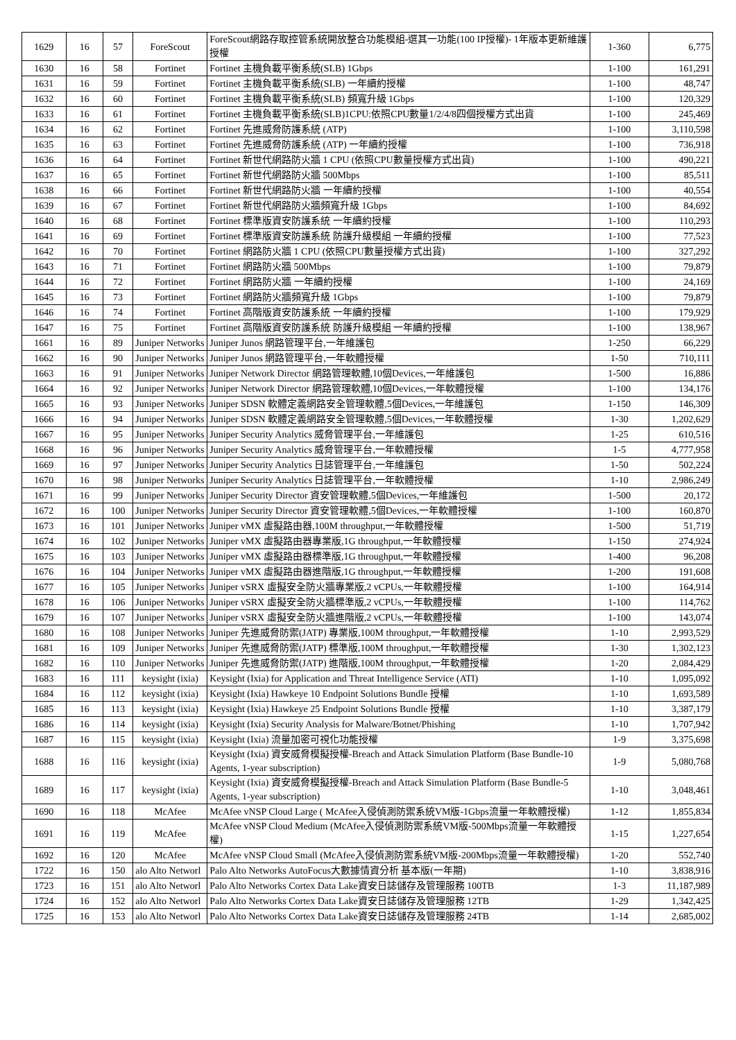| 1629 | 16 | 57 | ForeScout | ForeScout網路存取控管系統開放整合功能模組-選其一功能(100 IP授權)- 1年版本更新維護授權 | 1-360 | 6,775 |
| 1630 | 16 | 58 | Fortinet | Fortinet 主機負載平衡系統(SLB) 1Gbps | 1-100 | 161,291 |
| 1631 | 16 | 59 | Fortinet | Fortinet 主機負載平衡系統(SLB) 一年續約授權 | 1-100 | 48,747 |
| 1632 | 16 | 60 | Fortinet | Fortinet 主機負載平衡系統(SLB) 頻寬升級 1Gbps | 1-100 | 120,329 |
| 1633 | 16 | 61 | Fortinet | Fortinet 主機負載平衡系統(SLB)1CPU:依照CPU數量1/2/4/8四個授權方式出貨 | 1-100 | 245,469 |
| 1634 | 16 | 62 | Fortinet | Fortinet 先進威脅防護系統 (ATP) | 1-100 | 3,110,598 |
| 1635 | 16 | 63 | Fortinet | Fortinet 先進威脅防護系統 (ATP) 一年續約授權 | 1-100 | 736,918 |
| 1636 | 16 | 64 | Fortinet | Fortinet 新世代網路防火牆 1 CPU (依照CPU數量授權方式出貨) | 1-100 | 490,221 |
| 1637 | 16 | 65 | Fortinet | Fortinet 新世代網路防火牆 500Mbps | 1-100 | 85,511 |
| 1638 | 16 | 66 | Fortinet | Fortinet 新世代網路防火牆 一年續約授權 | 1-100 | 40,554 |
| 1639 | 16 | 67 | Fortinet | Fortinet 新世代網路防火牆頻寬升級 1Gbps | 1-100 | 84,692 |
| 1640 | 16 | 68 | Fortinet | Fortinet 標準版資安防護系統 一年續約授權 | 1-100 | 110,293 |
| 1641 | 16 | 69 | Fortinet | Fortinet 標準版資安防護系統 防護升級模組 一年續約授權 | 1-100 | 77,523 |
| 1642 | 16 | 70 | Fortinet | Fortinet 網路防火牆 1 CPU (依照CPU數量授權方式出貨) | 1-100 | 327,292 |
| 1643 | 16 | 71 | Fortinet | Fortinet 網路防火牆 500Mbps | 1-100 | 79,879 |
| 1644 | 16 | 72 | Fortinet | Fortinet 網路防火牆 一年續約授權 | 1-100 | 24,169 |
| 1645 | 16 | 73 | Fortinet | Fortinet 網路防火牆頻寬升級 1Gbps | 1-100 | 79,879 |
| 1646 | 16 | 74 | Fortinet | Fortinet 高階版資安防護系統 一年續約授權 | 1-100 | 179,929 |
| 1647 | 16 | 75 | Fortinet | Fortinet 高階版資安防護系統 防護升級模組 一年續約授權 | 1-100 | 138,967 |
| 1661 | 16 | 89 | Juniper Networks | Juniper Junos 網路管理平台,一年維護包 | 1-250 | 66,229 |
| 1662 | 16 | 90 | Juniper Networks | Juniper Junos 網路管理平台,一年軟體授權 | 1-50 | 710,111 |
| 1663 | 16 | 91 | Juniper Networks | Juniper Network Director 網路管理軟體,10個Devices,一年維護包 | 1-500 | 16,886 |
| 1664 | 16 | 92 | Juniper Networks | Juniper Network Director 網路管理軟體,10個Devices,一年軟體授權 | 1-100 | 134,176 |
| 1665 | 16 | 93 | Juniper Networks | Juniper SDSN 軟體定義網路安全管理軟體,5個Devices,一年維護包 | 1-150 | 146,309 |
| 1666 | 16 | 94 | Juniper Networks | Juniper SDSN 軟體定義網路安全管理軟體,5個Devices,一年軟體授權 | 1-30 | 1,202,629 |
| 1667 | 16 | 95 | Juniper Networks | Juniper Security Analytics 威脅管理平台,一年維護包 | 1-25 | 610,516 |
| 1668 | 16 | 96 | Juniper Networks | Juniper Security Analytics 威脅管理平台,一年軟體授權 | 1-5 | 4,777,958 |
| 1669 | 16 | 97 | Juniper Networks | Juniper Security Analytics 日誌管理平台,一年維護包 | 1-50 | 502,224 |
| 1670 | 16 | 98 | Juniper Networks | Juniper Security Analytics 日誌管理平台,一年軟體授權 | 1-10 | 2,986,249 |
| 1671 | 16 | 99 | Juniper Networks | Juniper Security Director 資安管理軟體,5個Devices,一年維護包 | 1-500 | 20,172 |
| 1672 | 16 | 100 | Juniper Networks | Juniper Security Director 資安管理軟體,5個Devices,一年軟體授權 | 1-100 | 160,870 |
| 1673 | 16 | 101 | Juniper Networks | Juniper vMX 虛擬路由器,100M throughput,一年軟體授權 | 1-500 | 51,719 |
| 1674 | 16 | 102 | Juniper Networks | Juniper vMX 虛擬路由器專業版,1G throughput,一年軟體授權 | 1-150 | 274,924 |
| 1675 | 16 | 103 | Juniper Networks | Juniper vMX 虛擬路由器標準版,1G throughput,一年軟體授權 | 1-400 | 96,208 |
| 1676 | 16 | 104 | Juniper Networks | Juniper vMX 虛擬路由器進階版,1G throughput,一年軟體授權 | 1-200 | 191,608 |
| 1677 | 16 | 105 | Juniper Networks | Juniper vSRX 虛擬安全防火牆專業版,2 vCPUs,一年軟體授權 | 1-100 | 164,914 |
| 1678 | 16 | 106 | Juniper Networks | Juniper vSRX 虛擬安全防火牆標準版,2 vCPUs,一年軟體授權 | 1-100 | 114,762 |
| 1679 | 16 | 107 | Juniper Networks | Juniper vSRX 虛擬安全防火牆進階版,2 vCPUs,一年軟體授權 | 1-100 | 143,074 |
| 1680 | 16 | 108 | Juniper Networks | Juniper 先進威脅防禦(JATP) 專業版,100M throughput,一年軟體授權 | 1-10 | 2,993,529 |
| 1681 | 16 | 109 | Juniper Networks | Juniper 先進威脅防禦(JATP) 標準版,100M throughput,一年軟體授權 | 1-30 | 1,302,123 |
| 1682 | 16 | 110 | Juniper Networks | Juniper 先進威脅防禦(JATP) 進階版,100M throughput,一年軟體授權 | 1-20 | 2,084,429 |
| 1683 | 16 | 111 | keysight (ixia) | Keysight (Ixia) for Application and Threat Intelligence Service (ATI) | 1-10 | 1,095,092 |
| 1684 | 16 | 112 | keysight (ixia) | Keysight (Ixia) Hawkeye 10 Endpoint Solutions Bundle 授權 | 1-10 | 1,693,589 |
| 1685 | 16 | 113 | keysight (ixia) | Keysight (Ixia) Hawkeye 25 Endpoint Solutions Bundle 授權 | 1-10 | 3,387,179 |
| 1686 | 16 | 114 | keysight (ixia) | Keysight (Ixia) Security Analysis for Malware/Botnet/Phishing | 1-10 | 1,707,942 |
| 1687 | 16 | 115 | keysight (ixia) | Keysight (Ixia) 流量加密可視化功能授權 | 1-9 | 3,375,698 |
| 1688 | 16 | 116 | keysight (ixia) | Keysight (Ixia) 資安威脅模擬授權-Breach and Attack Simulation Platform (Base Bundle-10 Agents, 1-year subscription) | 1-9 | 5,080,768 |
| 1689 | 16 | 117 | keysight (ixia) | Keysight (Ixia) 資安威脅模擬授權-Breach and Attack Simulation Platform (Base Bundle-5 Agents, 1-year subscription) | 1-10 | 3,048,461 |
| 1690 | 16 | 118 | McAfee | McAfee vNSP Cloud Large ( McAfee入侵偵測防禦系統VM版-1Gbps流量一年軟體授權) | 1-12 | 1,855,834 |
| 1691 | 16 | 119 | McAfee | McAfee vNSP Cloud Medium (McAfee入侵偵測防禦系統VM版-500Mbps流量一年軟體授權) | 1-15 | 1,227,654 |
| 1692 | 16 | 120 | McAfee | McAfee vNSP Cloud Small (McAfee入侵偵測防禦系統VM版-200Mbps流量一年軟體授權) | 1-20 | 552,740 |
| 1722 | 16 | 150 | alo Alto Networl | Palo Alto Networks AutoFocus大數據情資分析 基本版(一年期) | 1-10 | 3,838,916 |
| 1723 | 16 | 151 | alo Alto Networl | Palo Alto Networks Cortex Data Lake資安日誌儲存及管理服務 100TB | 1-3 | 11,187,989 |
| 1724 | 16 | 152 | alo Alto Networl | Palo Alto Networks Cortex Data Lake資安日誌儲存及管理服務 12TB | 1-29 | 1,342,425 |
| 1725 | 16 | 153 | alo Alto Networl | Palo Alto Networks Cortex Data Lake資安日誌儲存及管理服務 24TB | 1-14 | 2,685,002 |